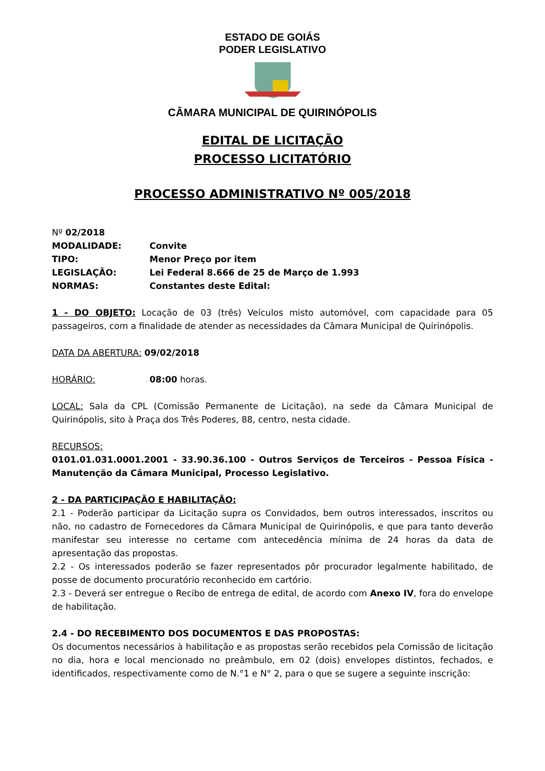ESTADO DE GOIÁS
PODER LEGISLATIVO
CÂMARA MUNICIPAL DE QUIRINÓPOLIS
EDITAL DE LICITAÇÃO
PROCESSO LICITATÓRIO
PROCESSO ADMINISTRATIVO Nº 005/2018
Nº 02/2018
MODALIDADE: Convite
TIPO: Menor Preço por item
LEGISLAÇÃO: Lei Federal 8.666 de 25 de Março de 1.993
NORMAS: Constantes deste Edital:
1 - DO OBJETO: Locação de 03 (três) Veículos misto automóvel, com capacidade para 05 passageiros, com a finalidade de atender as necessidades da Câmara Municipal de Quirinópolis.
DATA DA ABERTURA: 09/02/2018
HORÁRIO: 08:00 horas.
LOCAL: Sala da CPL (Comissão Permanente de Licitação), na sede da Câmara Municipal de Quirinópolis, sito à Praça dos Três Poderes, 88, centro, nesta cidade.
RECURSOS:
0101.01.031.0001.2001 - 33.90.36.100 - Outros Serviços de Terceiros - Pessoa Física - Manutenção da Câmara Municipal, Processo Legislativo.
2 - DA PARTICIPAÇÃO E HABILITAÇÃO:
2.1 - Poderão participar da Licitação supra os Convidados, bem outros interessados, inscritos ou não, no cadastro de Fornecedores da Câmara Municipal de Quirinópolis, e que para tanto deverão manifestar seu interesse no certame com antecedência mínima de 24 horas da data de apresentação das propostas.
2.2 - Os interessados poderão se fazer representados pôr procurador legalmente habilitado, de posse de documento procuratório reconhecido em cartório.
2.3 - Deverá ser entregue o Recibo de entrega de edital, de acordo com Anexo IV, fora do envelope de habilitação.
2.4 - DO RECEBIMENTO DOS DOCUMENTOS E DAS PROPOSTAS:
Os documentos necessários à habilitação e as propostas serão recebidos pela Comissão de licitação no dia, hora e local mencionado no preâmbulo, em 02 (dois) envelopes distintos, fechados, e identificados, respectivamente como de N.°1 e N° 2, para o que se sugere a seguinte inscrição: